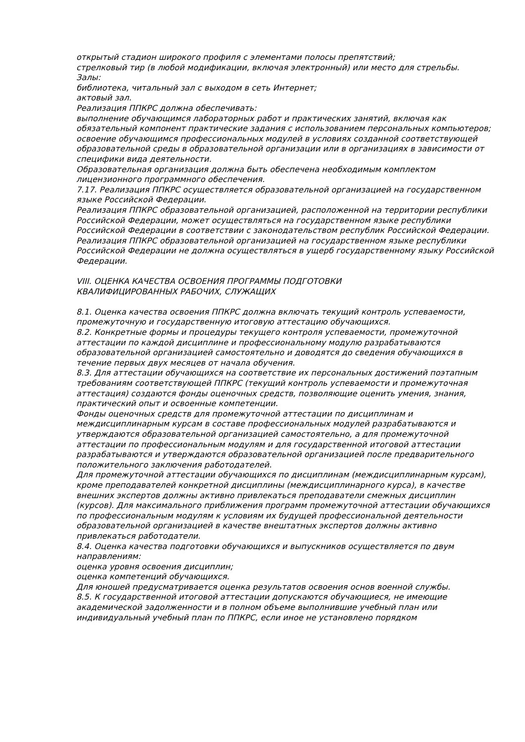открытый стадион широкого профиля с элементами полосы препятствий;
стрелковый тир (в любой модификации, включая электронный) или место для стрельбы.
Залы:
библиотека, читальный зал с выходом в сеть Интернет;
актовый зал.
Реализация ППКРС должна обеспечивать:
выполнение обучающимся лабораторных работ и практических занятий, включая как обязательный компонент практические задания с использованием персональных компьютеров;
освоение обучающимся профессиональных модулей в условиях созданной соответствующей образовательной среды в образовательной организации или в организациях в зависимости от специфики вида деятельности.
Образовательная организация должна быть обеспечена необходимым комплектом лицензионного программного обеспечения.
7.17. Реализация ППКРС осуществляется образовательной организацией на государственном языке Российской Федерации.
Реализация ППКРС образовательной организацией, расположенной на территории республики Российской Федерации, может осуществляться на государственном языке республики Российской Федерации в соответствии с законодательством республик Российской Федерации. Реализация ППКРС образовательной организацией на государственном языке республики Российской Федерации не должна осуществляться в ущерб государственному языку Российской Федерации.
VIII. ОЦЕНКА КАЧЕСТВА ОСВОЕНИЯ ПРОГРАММЫ ПОДГОТОВКИ
КВАЛИФИЦИРОВАННЫХ РАБОЧИХ, СЛУЖАЩИХ
8.1. Оценка качества освоения ППКРС должна включать текущий контроль успеваемости, промежуточную и государственную итоговую аттестацию обучающихся.
8.2. Конкретные формы и процедуры текущего контроля успеваемости, промежуточной аттестации по каждой дисциплине и профессиональному модулю разрабатываются образовательной организацией самостоятельно и доводятся до сведения обучающихся в течение первых двух месяцев от начала обучения.
8.3. Для аттестации обучающихся на соответствие их персональных достижений поэтапным требованиям соответствующей ППКРС (текущий контроль успеваемости и промежуточная аттестация) создаются фонды оценочных средств, позволяющие оценить умения, знания, практический опыт и освоенные компетенции.
Фонды оценочных средств для промежуточной аттестации по дисциплинам и междисциплинарным курсам в составе профессиональных модулей разрабатываются и утверждаются образовательной организацией самостоятельно, а для промежуточной аттестации по профессиональным модулям и для государственной итоговой аттестации разрабатываются и утверждаются образовательной организацией после предварительного положительного заключения работодателей.
Для промежуточной аттестации обучающихся по дисциплинам (междисциплинарным курсам), кроме преподавателей конкретной дисциплины (междисциплинарного курса), в качестве внешних экспертов должны активно привлекаться преподаватели смежных дисциплин (курсов). Для максимального приближения программ промежуточной аттестации обучающихся по профессиональным модулям к условиям их будущей профессиональной деятельности образовательной организацией в качестве внештатных экспертов должны активно привлекаться работодатели.
8.4. Оценка качества подготовки обучающихся и выпускников осуществляется по двум направлениям:
оценка уровня освоения дисциплин;
оценка компетенций обучающихся.
Для юношей предусматривается оценка результатов освоения основ военной службы.
8.5. К государственной итоговой аттестации допускаются обучающиеся, не имеющие академической задолженности и в полном объеме выполнившие учебный план или индивидуальный учебный план по ППКРС, если иное не установлено порядком